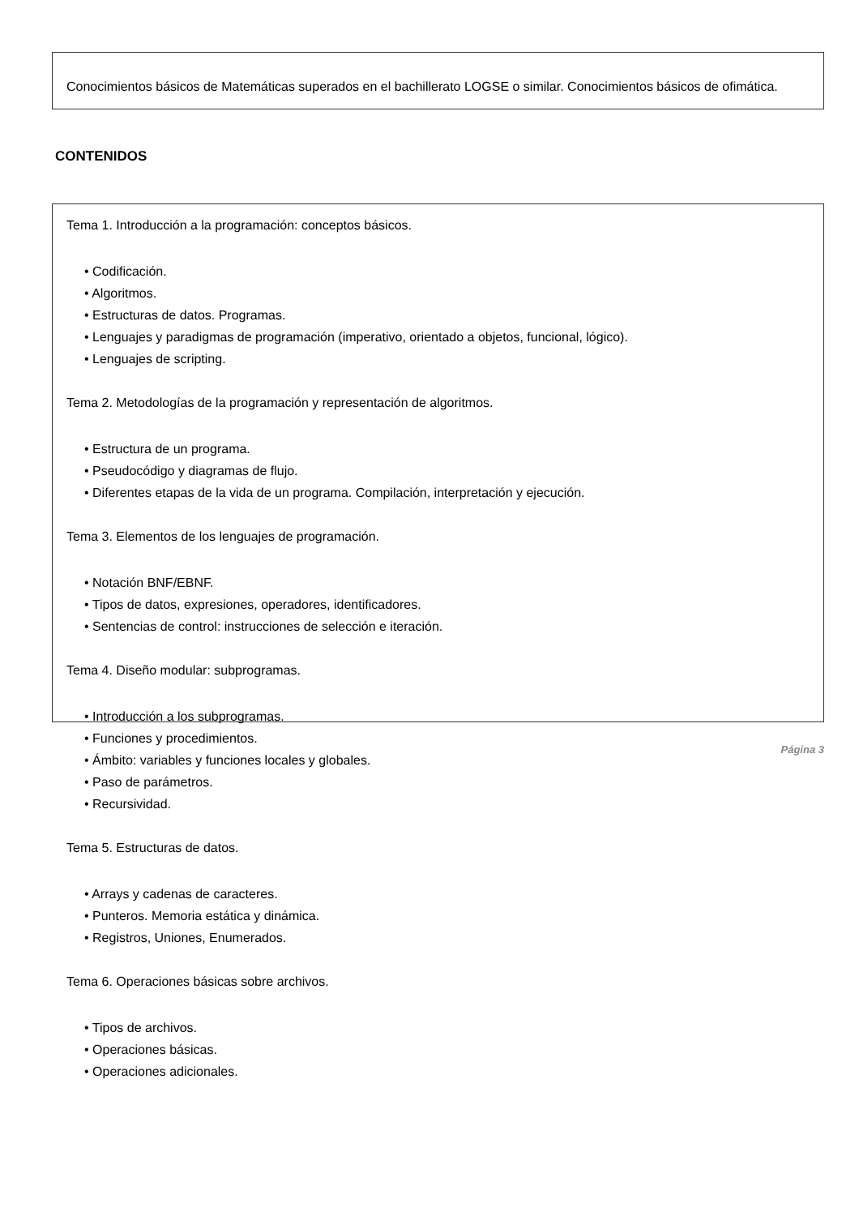Conocimientos básicos de Matemáticas superados en el bachillerato LOGSE o similar. Conocimientos básicos de ofimática.
CONTENIDOS
Tema 1. Introducción a la programación: conceptos básicos.
• Codificación.
• Algoritmos.
• Estructuras de datos. Programas.
• Lenguajes y paradigmas de programación (imperativo, orientado a objetos, funcional, lógico).
• Lenguajes de scripting.
Tema 2. Metodologías de la programación y representación de algoritmos.
• Estructura de un programa.
• Pseudocódigo y diagramas de flujo.
• Diferentes etapas de la vida de un programa. Compilación, interpretación y ejecución.
Tema 3. Elementos de los lenguajes de programación.
• Notación BNF/EBNF.
• Tipos de datos, expresiones, operadores, identificadores.
• Sentencias de control: instrucciones de selección e iteración.
Tema 4. Diseño modular: subprogramas.
• Introducción a los subprogramas.
• Funciones y procedimientos.
• Ámbito: variables y funciones locales y globales.
• Paso de parámetros.
• Recursividad.
Tema 5. Estructuras de datos.
• Arrays y cadenas de caracteres.
• Punteros. Memoria estática y dinámica.
• Registros, Uniones, Enumerados.
Tema 6. Operaciones básicas sobre archivos.
• Tipos de archivos.
• Operaciones básicas.
• Operaciones adicionales.
Página 3